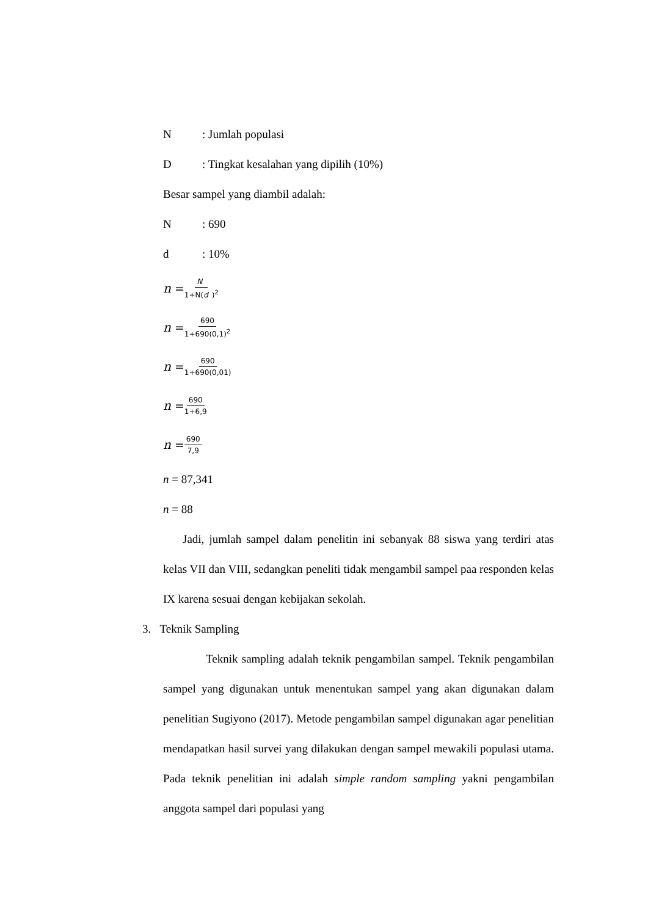N: Jumlah populasi
D: Tingkat kesalahan yang dipilih (10%)
Besar sampel yang diambil adalah:
N: 690
d: 10%
n = N 1+N(d)<sup>2</sup>
n = 690 1+690(0,1)<sup>2</sup>
n = 690 1+690(0,01)
n = 690 1+6,9
n = 690 7,9
n = 87,341
n = 88
Jadi, jumlah sampel dalam penelitin ini sebanyak 88 siswa yang terdiri atas kelas VII dan VIII, sedangkan peneliti tidak mengambil sampel paa responden kelas IX karena sesuai dengan kebijakan sekolah.
3. Teknik Sampling
Teknik sampling adalah teknik pengambilan sampel. Teknik pengambilan sampel yang digunakan untuk menentukan sampel yang akan digunakan dalam penelitian Sugiyono (2017). Metode pengambilan sampel digunakan agar penelitian mendapatkan hasil survei yang dilakukan dengan sampel mewakili populasi utama. Pada teknik penelitian ini adalah simple random sampling yakni pengambilan anggota sampel dari populasi yang